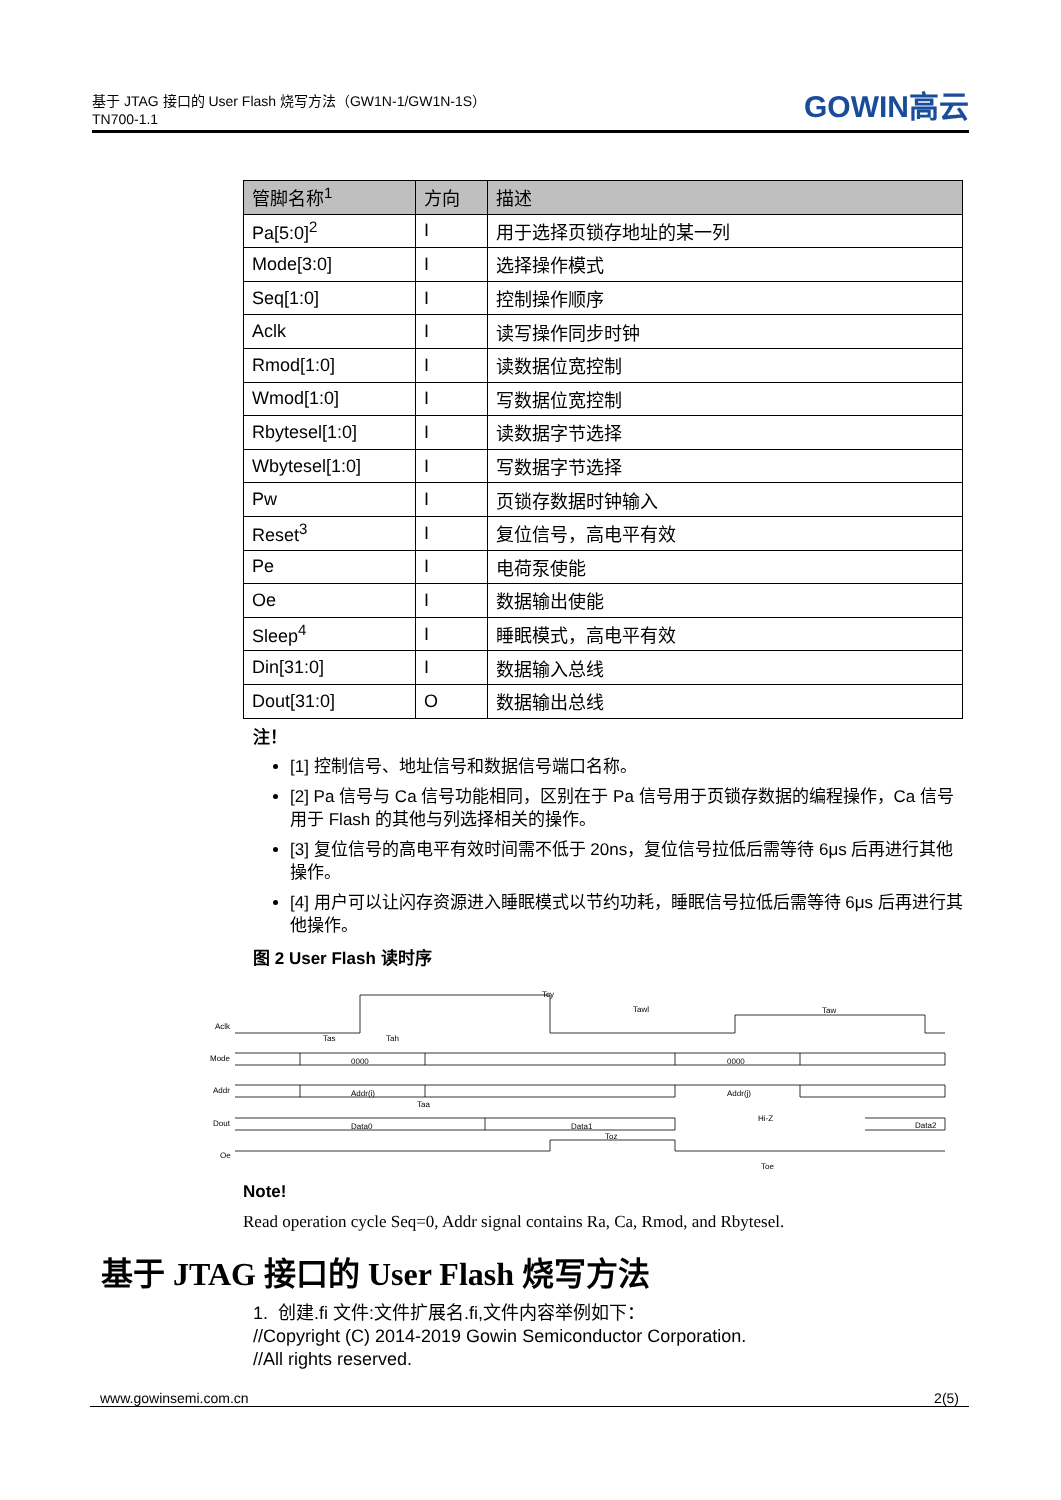基于 JTAG 接口的 User Flash 烧写方法（GW1N-1/GW1N-1S）
TN700-1.1
GOWIN高云
| 管脚名称<sup>1</sup> | 方向 | 描述 |
| --- | --- | --- |
| Pa[5:0]<sup>2</sup> | I | 用于选择页锁存地址的某一列 |
| Mode[3:0] | I | 选择操作模式 |
| Seq[1:0] | I | 控制操作顺序 |
| Aclk | I | 读写操作同步时钟 |
| Rmod[1:0] | I | 读数据位宽控制 |
| Wmod[1:0] | I | 写数据位宽控制 |
| Rbytesel[1:0] | I | 读数据字节选择 |
| Wbytesel[1:0] | I | 写数据字节选择 |
| Pw | I | 页锁存数据时钟输入 |
| Reset<sup>3</sup> | I | 复位信号，高电平有效 |
| Pe | I | 电荷泵使能 |
| Oe | I | 数据输出使能 |
| Sleep<sup>4</sup> | I | 睡眠模式，高电平有效 |
| Din[31:0] | I | 数据输入总线 |
| Dout[31:0] | O | 数据输出总线 |
注！
[1] 控制信号、地址信号和数据信号端口名称。
[2] Pa 信号与 Ca 信号功能相同，区别在于 Pa 信号用于页锁存数据的编程操作，Ca 信号用于 Flash 的其他与列选择相关的操作。
[3] 复位信号的高电平有效时间需不低于 20ns，复位信号拉低后需等待 6μs 后再进行其他操作。
[4] 用户可以让闪存资源进入睡眠模式以节约功耗，睡眠信号拉低后需等待 6μs 后再进行其他操作。
图 2 User Flash 读时序
Aclk
Mode
Addr
Dout
Oe
Tcy
Tawl
Taw
Tas
Tah
0000
0000
Addr(i)
Addr(j)
Taa
Data0
Data1
Hi-Z
Data2
Toz
Toe
Note!
Read operation cycle Seq=0, Addr signal contains Ra, Ca, Rmod, and Rbytesel.
基于 JTAG 接口的 User Flash 烧写方法
1. 创建.fi 文件:文件扩展名.fi,文件内容举例如下：
//Copyright (C) 2014-2019 Gowin Semiconductor Corporation.
//All rights reserved.
www.gowinsemi.com.cn 2(5)